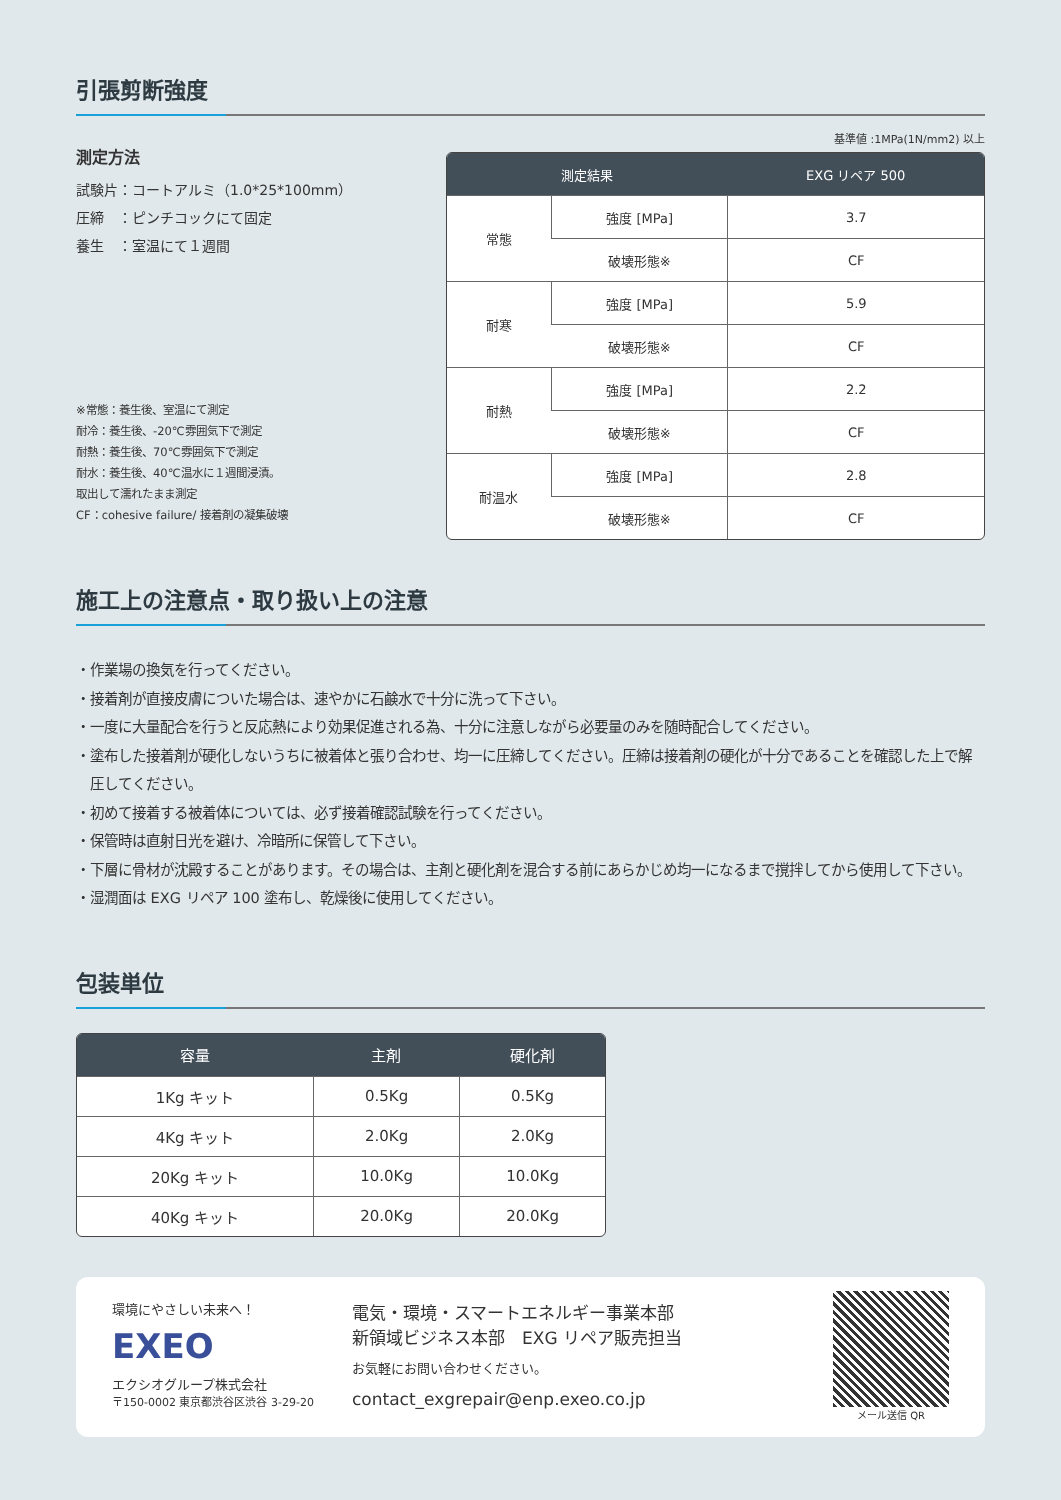引張剪断強度
測定方法
試験片：コートアルミ（1.0*25*100mm）
圧締　：ピンチコックにて固定
養生　：室温にて１週間
※常態：養生後、室温にて測定
耐冷：養生後、-20℃雰囲気下で測定
耐熱：養生後、70℃雰囲気下で測定
耐水：養生後、40℃温水に１週間浸漬。
取出して濡れたまま測定
CF：cohesive failure/ 接着剤の凝集破壊
基準値 :1MPa(1N/mm2) 以上
| 測定結果 | | EXG リペア 500 |
| --- | --- | --- |
| 常態 | 強度 [MPa] | 3.7 |
| | 破壊形態※ | CF |
| 耐寒 | 強度 [MPa] | 5.9 |
| | 破壊形態※ | CF |
| 耐熱 | 強度 [MPa] | 2.2 |
| | 破壊形態※ | CF |
| 耐温水 | 強度 [MPa] | 2.8 |
| | 破壊形態※ | CF |
施工上の注意点・取り扱い上の注意
・作業場の換気を行ってください。
・接着剤が直接皮膚についた場合は、速やかに石鹸水で十分に洗って下さい。
・一度に大量配合を行うと反応熱により効果促進される為、十分に注意しながら必要量のみを随時配合してください。
・塗布した接着剤が硬化しないうちに被着体と張り合わせ、均一に圧締してください。圧締は接着剤の硬化が十分であることを確認した上で解圧してください。
・初めて接着する被着体については、必ず接着確認試験を行ってください。
・保管時は直射日光を避け、冷暗所に保管して下さい。
・下層に骨材が沈殿することがあります。その場合は、主剤と硬化剤を混合する前にあらかじめ均一になるまで撹拌してから使用して下さい。
・湿潤面は EXG リペア 100 塗布し、乾燥後に使用してください。
包装単位
| 容量 | 主剤 | 硬化剤 |
| --- | --- | --- |
| 1Kg キット | 0.5Kg | 0.5Kg |
| 4Kg キット | 2.0Kg | 2.0Kg |
| 20Kg キット | 10.0Kg | 10.0Kg |
| 40Kg キット | 20.0Kg | 20.0Kg |
環境にやさしい未来へ！
EXEO
エクシオグループ株式会社
〒150-0002 東京都渋谷区渋谷 3-29-20
電気・環境・スマートエネルギー事業本部
新領域ビジネス本部　EXG リペア販売担当
お気軽にお問い合わせください。
contact_exgrepair@enp.exeo.co.jp
メール送信 QR